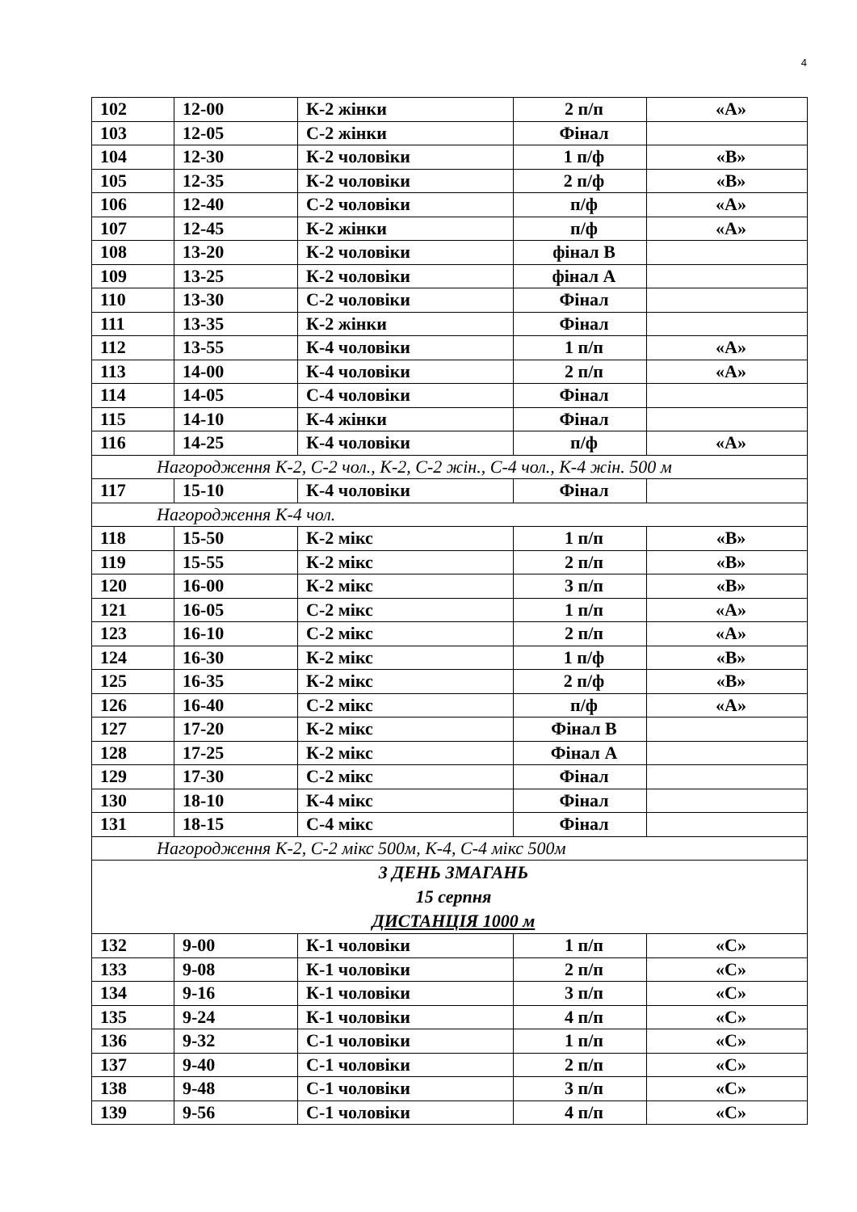4
| 102 | 12-00 | К-2 жінки | 2 п/п | «А» |
| 103 | 12-05 | С-2 жінки | Фінал | |
| 104 | 12-30 | К-2 чоловіки | 1 п/ф | «В» |
| 105 | 12-35 | К-2 чоловіки | 2 п/ф | «В» |
| 106 | 12-40 | С-2 чоловіки | п/ф | «А» |
| 107 | 12-45 | К-2 жінки | п/ф | «А» |
| 108 | 13-20 | К-2 чоловіки | фінал В | |
| 109 | 13-25 | К-2 чоловіки | фінал А | |
| 110 | 13-30 | С-2 чоловіки | Фінал | |
| 111 | 13-35 | К-2 жінки | Фінал | |
| 112 | 13-55 | К-4 чоловіки | 1 п/п | «А» |
| 113 | 14-00 | К-4 чоловіки | 2 п/п | «А» |
| 114 | 14-05 | С-4 чоловіки | Фінал | |
| 115 | 14-10 | К-4 жінки | Фінал | |
| 116 | 14-25 | К-4 чоловіки | п/ф | «А» |
| Нагородження К-2, С-2 чол., К-2, С-2 жін., С-4 чол., К-4 жін. 500 м | | | | |
| 117 | 15-10 | К-4 чоловіки | Фінал | |
| Нагородження К-4 чол. | | | | |
| 118 | 15-50 | К-2 мікс | 1 п/п | «В» |
| 119 | 15-55 | К-2 мікс | 2 п/п | «В» |
| 120 | 16-00 | К-2 мікс | 3 п/п | «В» |
| 121 | 16-05 | С-2 мікс | 1 п/п | «А» |
| 123 | 16-10 | С-2 мікс | 2 п/п | «А» |
| 124 | 16-30 | К-2 мікс | 1 п/ф | «В» |
| 125 | 16-35 | К-2 мікс | 2 п/ф | «В» |
| 126 | 16-40 | С-2 мікс | п/ф | «А» |
| 127 | 17-20 | К-2 мікс | Фінал В | |
| 128 | 17-25 | К-2 мікс | Фінал А | |
| 129 | 17-30 | С-2 мікс | Фінал | |
| 130 | 18-10 | К-4 мікс | Фінал | |
| 131 | 18-15 | С-4 мікс | Фінал | |
| Нагородження К-2, С-2 мікс 500м, К-4, С-4 мікс 500м | | | | |
| 3 ДЕНЬ ЗМАГАНЬ 15 серпня ДИСТАНЦІЯ 1000 м | | | | |
| 132 | 9-00 | К-1 чоловіки | 1 п/п | «С» |
| 133 | 9-08 | К-1 чоловіки | 2 п/п | «С» |
| 134 | 9-16 | К-1 чоловіки | 3 п/п | «С» |
| 135 | 9-24 | К-1 чоловіки | 4 п/п | «С» |
| 136 | 9-32 | С-1 чоловіки | 1 п/п | «С» |
| 137 | 9-40 | С-1 чоловіки | 2 п/п | «С» |
| 138 | 9-48 | С-1 чоловіки | 3 п/п | «С» |
| 139 | 9-56 | С-1 чоловіки | 4 п/п | «С» |